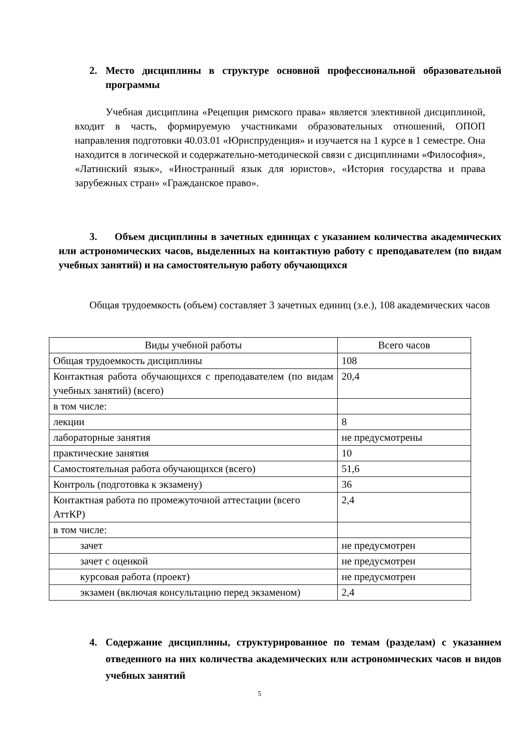2. Место дисциплины в структуре основной профессиональной образовательной программы
Учебная дисциплина «Рецепция римского права» является элективной дисциплиной, входит в часть, формируемую участниками образовательных отношений, ОПОП направления подготовки 40.03.01 «Юриспруденция» и изучается на 1 курсе в 1 семестре. Она находится в логической и содержательно-методической связи с дисциплинами «Философия», «Латинский язык», «Иностранный язык для юристов», «История государства и права зарубежных стран» «Гражданское право».
3. Объем дисциплины в зачетных единицах с указанием количества академических или астрономических часов, выделенных на контактную работу с преподавателем (по видам учебных занятий) и на самостоятельную работу обучающихся
Общая трудоемкость (объем) составляет 3 зачетных единиц (з.е.), 108 академических часов
| Виды учебной работы | Всего часов |
| Общая трудоемкость дисциплины | 108 |
| Контактная работа обучающихся с преподавателем (по видам учебных занятий) (всего) | 20,4 |
| в том числе: | |
| лекции | 8 |
| лабораторные занятия | не предусмотрены |
| практические занятия | 10 |
| Самостоятельная работа обучающихся (всего) | 51,6 |
| Контроль (подготовка к экзамену) | 36 |
| Контактная работа по промежуточной аттестации (всего АттКР) | 2,4 |
| в том числе: | |
| зачет | не предусмотрен |
| зачет с оценкой | не предусмотрен |
| курсовая работа (проект) | не предусмотрен |
| экзамен (включая консультацию перед экзаменом) | 2,4 |
4. Содержание дисциплины, структурированное по темам (разделам) с указанием отведенного на них количества академических или астрономических часов и видов учебных занятий
5